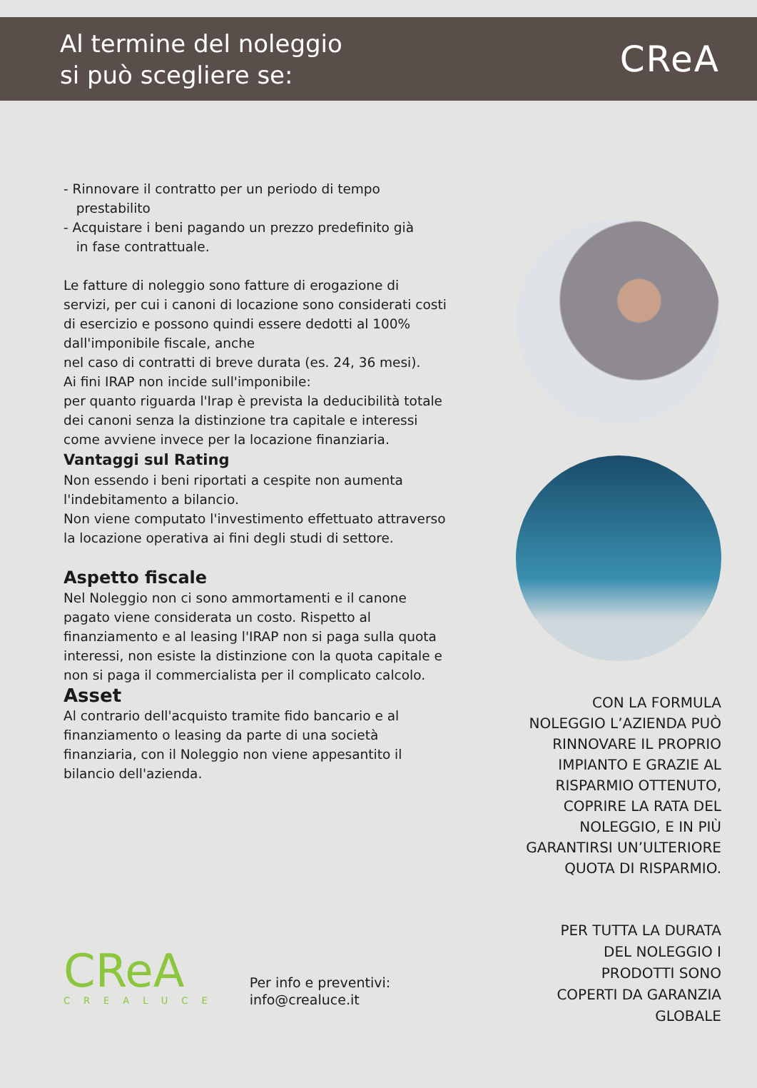Al termine del noleggio
si può scegliere se:
CReA
- Rinnovare il contratto per un periodo di tempo
prestabilito
- Acquistare i beni pagando un prezzo predefinito già
in fase contrattuale.
Le fatture di noleggio sono fatture di erogazione di servizi, per cui i canoni di locazione sono considerati costi di esercizio e possono quindi essere dedotti al 100% dall'imponibile fiscale, anche
nel caso di contratti di breve durata (es. 24, 36 mesi).
Ai fini IRAP non incide sull'imponibile:
per quanto riguarda l'Irap è prevista la deducibilità totale dei canoni senza la distinzione tra capitale e interessi come avviene invece per la locazione finanziaria.
Vantaggi sul Rating
Non essendo i beni riportati a cespite non aumenta l'indebitamento a bilancio.
Non viene computato l'investimento effettuato attraverso la locazione operativa ai fini degli studi di settore.
Aspetto fiscale
Nel Noleggio non ci sono ammortamenti e il canone pagato viene considerata un costo. Rispetto al finanziamento e al leasing l'IRAP non si paga sulla quota interessi, non esiste la distinzione con la quota capitale e non si paga il commercialista per il complicato calcolo.
Asset
Al contrario dell'acquisto tramite fido bancario e al finanziamento o leasing da parte di una società finanziaria, con il Noleggio non viene appesantito il bilancio dell'azienda.
CON LA FORMULA
NOLEGGIO L’AZIENDA PUÒ
RINNOVARE IL PROPRIO
IMPIANTO E GRAZIE AL
RISPARMIO OTTENUTO,
COPRIRE LA RATA DEL
NOLEGGIO, E IN PIÙ
GARANTIRSI UN’ULTERIORE
QUOTA DI RISPARMIO.
PER TUTTA LA DURATA
DEL NOLEGGIO I
PRODOTTI SONO
COPERTI DA GARANZIA
GLOBALE
CReA
CREALUCE
Per info e preventivi:
info@crealuce.it